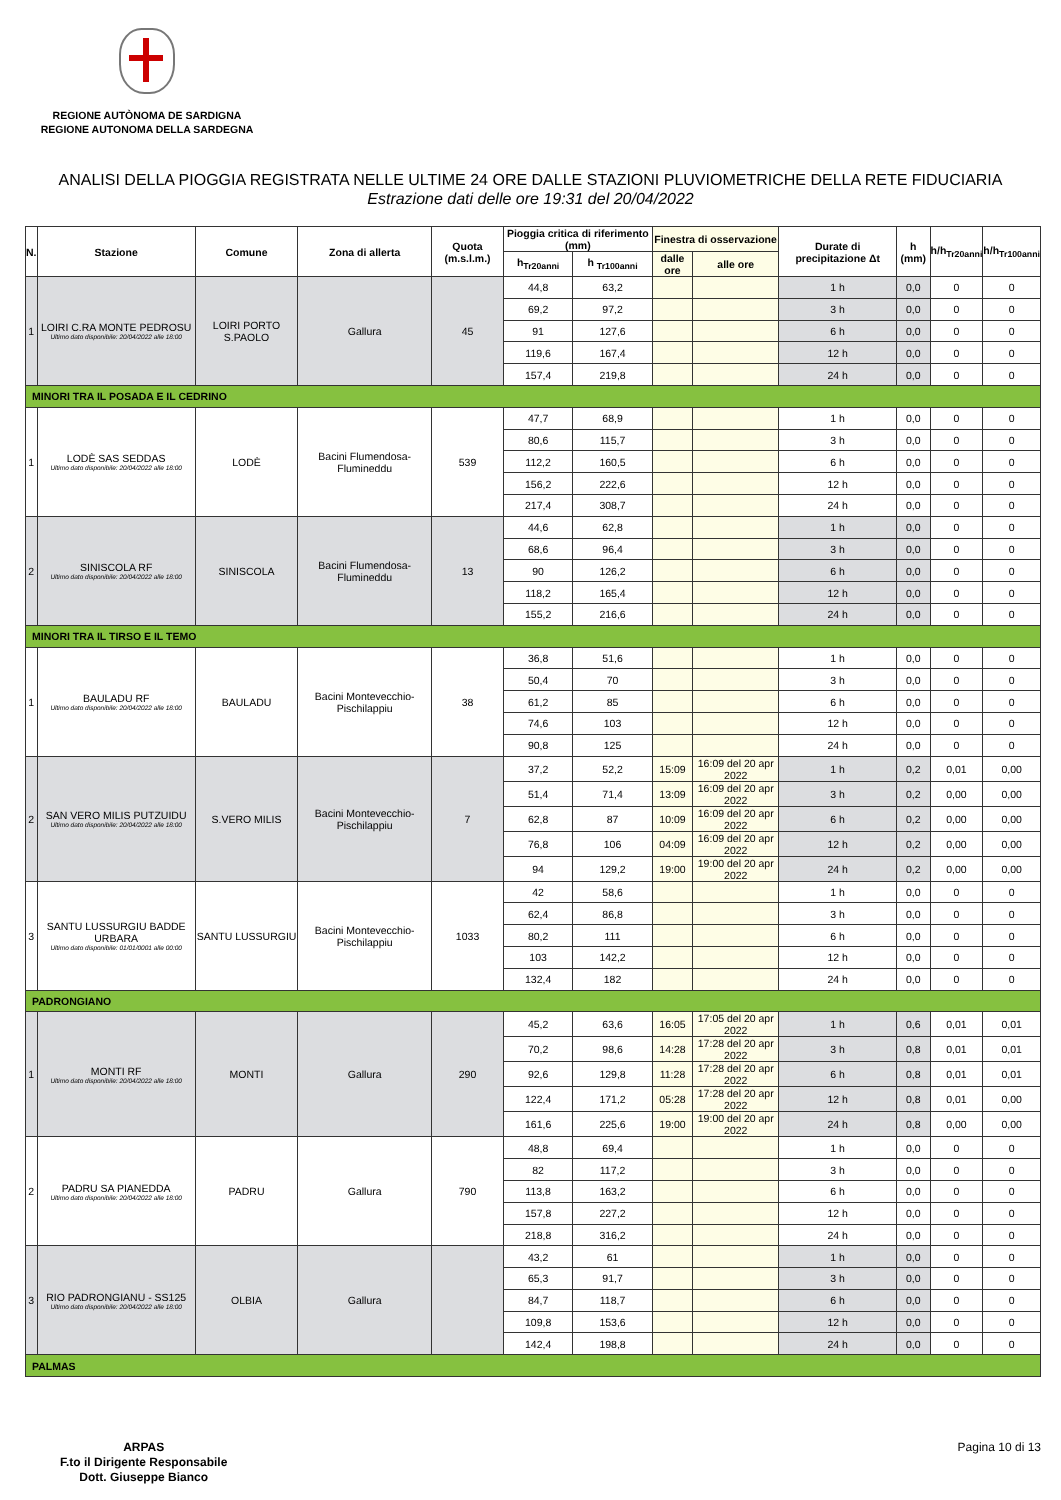REGIONE AUTÒNOMA DE SARDIGNA
REGIONE AUTONOMA DELLA SARDEGNA
ANALISI DELLA PIOGGIA REGISTRATA NELLE ULTIME 24 ORE DALLE STAZIONI PLUVIOMETRICHE DELLA RETE FIDUCIARIA
Estrazione dati delle ore 19:31 del 20/04/2022
| N. | Stazione | Comune | Zona di allerta | Quota (m.s.l.m.) | Pioggia critica di riferimento (mm) | | Finestra di osservazione | | Durate di precipitazione Δt | h (mm) | h/h<sub>Tr20anni</sub> | h/h<sub>Tr100anni</sub> |
| --- | --- | --- | --- | --- | --- | --- | --- | --- | --- | --- | --- | --- |
| | | | | | h<sub>Tr20anni</sub> | h <sub>Tr100anni</sub> | dalle ore | alle ore | | | | |
| 1 | LOIRI C.RA MONTE PEDROSU Ultimo dato disponibile: 20/04/2022 alle 18:00 | LOIRI PORTO S.PAOLO | Gallura | 45 | 44,8 | 63,2 | | | 1 h | 0,0 | 0 | 0 |
| | | | | | 69,2 | 97,2 | | | 3 h | 0,0 | 0 | 0 |
| | | | | | 91 | 127,6 | | | 6 h | 0,0 | 0 | 0 |
| | | | | | 119,6 | 167,4 | | | 12 h | 0,0 | 0 | 0 |
| | | | | | 157,4 | 219,8 | | | 24 h | 0,0 | 0 | 0 |
| MINORI TRA IL POSADA E IL CEDRINO | | | | | | | | | | | | |
| 1 | LODÈ SAS SEDDAS Ultimo dato disponibile: 20/04/2022 alle 18:00 | LODÈ | Bacini Flumendosa-Flumineddu | 539 | 47,7 | 68,9 | | | 1 h | 0,0 | 0 | 0 |
| | | | | | 80,6 | 115,7 | | | 3 h | 0,0 | 0 | 0 |
| | | | | | 112,2 | 160,5 | | | 6 h | 0,0 | 0 | 0 |
| | | | | | 156,2 | 222,6 | | | 12 h | 0,0 | 0 | 0 |
| | | | | | 217,4 | 308,7 | | | 24 h | 0,0 | 0 | 0 |
| 2 | SINISCOLA RF Ultimo dato disponibile: 20/04/2022 alle 18:00 | SINISCOLA | Bacini Flumendosa-Flumineddu | 13 | 44,6 | 62,8 | | | 1 h | 0,0 | 0 | 0 |
| | | | | | 68,6 | 96,4 | | | 3 h | 0,0 | 0 | 0 |
| | | | | | 90 | 126,2 | | | 6 h | 0,0 | 0 | 0 |
| | | | | | 118,2 | 165,4 | | | 12 h | 0,0 | 0 | 0 |
| | | | | | 155,2 | 216,6 | | | 24 h | 0,0 | 0 | 0 |
| MINORI TRA IL TIRSO E IL TEMO | | | | | | | | | | | | |
| 1 | BAULADU RF Ultimo dato disponibile: 20/04/2022 alle 18:00 | BAULADU | Bacini Montevecchio-Pischilappiu | 38 | 36,8 | 51,6 | | | 1 h | 0,0 | 0 | 0 |
| | | | | | 50,4 | 70 | | | 3 h | 0,0 | 0 | 0 |
| | | | | | 61,2 | 85 | | | 6 h | 0,0 | 0 | 0 |
| | | | | | 74,6 | 103 | | | 12 h | 0,0 | 0 | 0 |
| | | | | | 90,8 | 125 | | | 24 h | 0,0 | 0 | 0 |
| 2 | SAN VERO MILIS PUTZUIDU Ultimo dato disponibile: 20/04/2022 alle 18:00 | S.VERO MILIS | Bacini Montevecchio-Pischilappiu | 7 | 37,2 | 52,2 | 15:09 | 16:09 del 20 apr 2022 | 1 h | 0,2 | 0,01 | 0,00 |
| | | | | | 51,4 | 71,4 | 13:09 | 16:09 del 20 apr 2022 | 3 h | 0,2 | 0,00 | 0,00 |
| | | | | | 62,8 | 87 | 10:09 | 16:09 del 20 apr 2022 | 6 h | 0,2 | 0,00 | 0,00 |
| | | | | | 76,8 | 106 | 04:09 | 16:09 del 20 apr 2022 | 12 h | 0,2 | 0,00 | 0,00 |
| | | | | | 94 | 129,2 | 19:00 | 19:00 del 20 apr 2022 | 24 h | 0,2 | 0,00 | 0,00 |
| 3 | SANTU LUSSURGIU BADDE URBARA Ultimo dato disponibile: 01/01/0001 alle 00:00 | SANTU LUSSURGIU | Bacini Montevecchio-Pischilappiu | 1033 | 42 | 58,6 | | | 1 h | 0,0 | 0 | 0 |
| | | | | | 62,4 | 86,8 | | | 3 h | 0,0 | 0 | 0 |
| | | | | | 80,2 | 111 | | | 6 h | 0,0 | 0 | 0 |
| | | | | | 103 | 142,2 | | | 12 h | 0,0 | 0 | 0 |
| | | | | | 132,4 | 182 | | | 24 h | 0,0 | 0 | 0 |
| PADRONGIANO | | | | | | | | | | | | |
| 1 | MONTI RF Ultimo dato disponibile: 20/04/2022 alle 18:00 | MONTI | Gallura | 290 | 45,2 | 63,6 | 16:05 | 17:05 del 20 apr 2022 | 1 h | 0,6 | 0,01 | 0,01 |
| | | | | | 70,2 | 98,6 | 14:28 | 17:28 del 20 apr 2022 | 3 h | 0,8 | 0,01 | 0,01 |
| | | | | | 92,6 | 129,8 | 11:28 | 17:28 del 20 apr 2022 | 6 h | 0,8 | 0,01 | 0,01 |
| | | | | | 122,4 | 171,2 | 05:28 | 17:28 del 20 apr 2022 | 12 h | 0,8 | 0,01 | 0,00 |
| | | | | | 161,6 | 225,6 | 19:00 | 19:00 del 20 apr 2022 | 24 h | 0,8 | 0,00 | 0,00 |
| 2 | PADRU SA PIANEDDA Ultimo dato disponibile: 20/04/2022 alle 18:00 | PADRU | Gallura | 790 | 48,8 | 69,4 | | | 1 h | 0,0 | 0 | 0 |
| | | | | | 82 | 117,2 | | | 3 h | 0,0 | 0 | 0 |
| | | | | | 113,8 | 163,2 | | | 6 h | 0,0 | 0 | 0 |
| | | | | | 157,8 | 227,2 | | | 12 h | 0,0 | 0 | 0 |
| | | | | | 218,8 | 316,2 | | | 24 h | 0,0 | 0 | 0 |
| 3 | RIO PADRONGIANU - SS125 Ultimo dato disponibile: 20/04/2022 alle 18:00 | OLBIA | Gallura | | 43,2 | 61 | | | 1 h | 0,0 | 0 | 0 |
| | | | | | 65,3 | 91,7 | | | 3 h | 0,0 | 0 | 0 |
| | | | | | 84,7 | 118,7 | | | 6 h | 0,0 | 0 | 0 |
| | | | | | 109,8 | 153,6 | | | 12 h | 0,0 | 0 | 0 |
| | | | | | 142,4 | 198,8 | | | 24 h | 0,0 | 0 | 0 |
| PALMAS | | | | | | | | | | | | |
ARPAS
F.to il Dirigente Responsabile
Dott. Giuseppe Bianco
Pagina 10 di 13